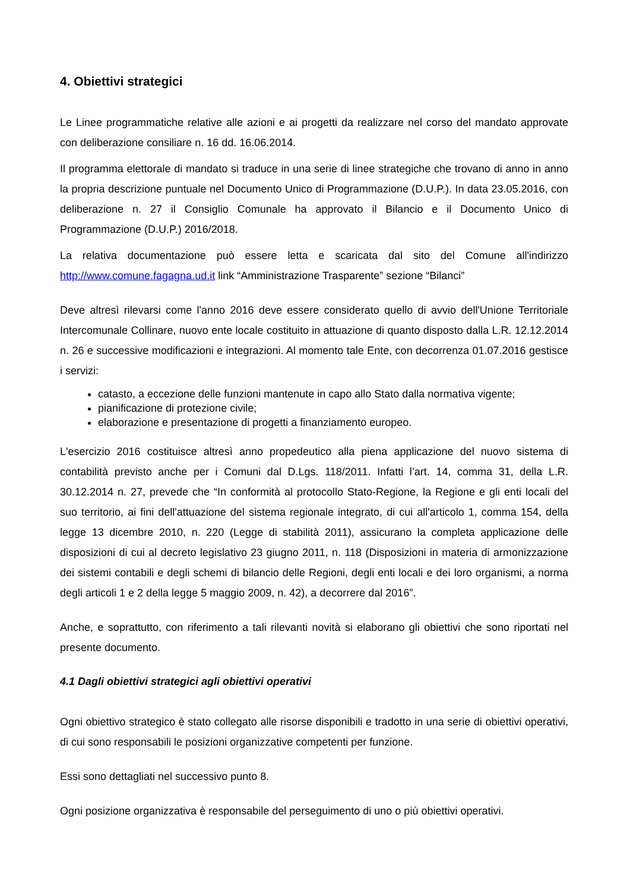4. Obiettivi strategici
Le Linee programmatiche relative alle azioni e ai progetti da realizzare nel corso del mandato approvate con deliberazione consiliare n. 16 dd. 16.06.2014.
Il programma elettorale di mandato si traduce in una serie di linee strategiche che trovano di anno in anno la propria descrizione puntuale nel Documento Unico di Programmazione (D.U.P.). In data 23.05.2016, con deliberazione n. 27 il Consiglio Comunale ha approvato il Bilancio e il Documento Unico di Programmazione (D.U.P.) 2016/2018.
La relativa documentazione può essere letta e scaricata dal sito del Comune all'indirizzo http://www.comune.fagagna.ud.it link “Amministrazione Trasparente” sezione “Bilanci”
Deve altresì rilevarsi come l'anno 2016 deve essere considerato quello di avvio dell'Unione Territoriale Intercomunale Collinare, nuovo ente locale costituito in attuazione di quanto disposto dalla L.R. 12.12.2014 n. 26 e successive modificazioni e integrazioni. Al momento tale Ente, con decorrenza 01.07.2016 gestisce i servizi:
catasto, a eccezione delle funzioni mantenute in capo allo Stato dalla normativa vigente;
pianificazione di protezione civile;
elaborazione e presentazione di progetti a finanziamento europeo.
L'esercizio 2016 costituisce altresì anno propedeutico alla piena applicazione del nuovo sistema di contabilità previsto anche per i Comuni dal D.Lgs. 118/2011. Infatti l’art. 14, comma 31, della L.R. 30.12.2014 n. 27, prevede che “In conformità al protocollo Stato-Regione, la Regione e gli enti locali del suo territorio, ai fini dell'attuazione del sistema regionale integrato, di cui all'articolo 1, comma 154, della legge 13 dicembre 2010, n. 220 (Legge di stabilità 2011), assicurano la completa applicazione delle disposizioni di cui al decreto legislativo 23 giugno 2011, n. 118 (Disposizioni in materia di armonizzazione dei sistemi contabili e degli schemi di bilancio delle Regioni, degli enti locali e dei loro organismi, a norma degli articoli 1 e 2 della legge 5 maggio 2009, n. 42), a decorrere dal 2016”.
Anche, e soprattutto, con riferimento a tali rilevanti novità si elaborano gli obiettivi che sono riportati nel presente documento.
4.1 Dagli obiettivi strategici agli obiettivi operativi
Ogni obiettivo strategico è stato collegato alle risorse disponibili e tradotto in una serie di obiettivi operativi, di cui sono responsabili le posizioni organizzative competenti per funzione.
Essi sono dettagliati nel successivo punto 8.
Ogni posizione organizzativa è responsabile del perseguimento di uno o più obiettivi operativi.